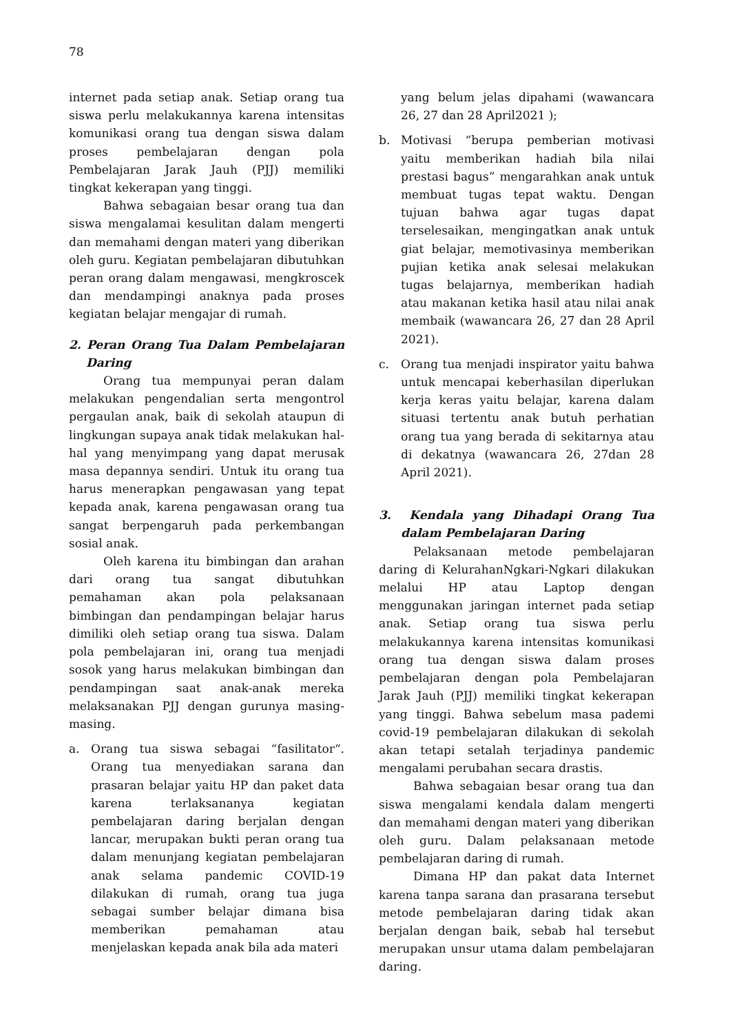78
internet pada setiap anak. Setiap orang tua siswa perlu melakukannya karena intensitas komunikasi orang tua dengan siswa dalam proses pembelajaran dengan pola Pembelajaran Jarak Jauh (PJJ) memiliki tingkat kekerapan yang tinggi.
Bahwa sebagaian besar orang tua dan siswa mengalamai kesulitan dalam mengerti dan memahami dengan materi yang diberikan oleh guru. Kegiatan pembelajaran dibutuhkan peran orang dalam mengawasi, mengkroscek dan mendampingi anaknya pada proses kegiatan belajar mengajar di rumah.
2. Peran Orang Tua Dalam Pembelajaran Daring
Orang tua mempunyai peran dalam melakukan pengendalian serta mengontrol pergaulan anak, baik di sekolah ataupun di lingkungan supaya anak tidak melakukan hal-hal yang menyimpang yang dapat merusak masa depannya sendiri. Untuk itu orang tua harus menerapkan pengawasan yang tepat kepada anak, karena pengawasan orang tua sangat berpengaruh pada perkembangan sosial anak.
Oleh karena itu bimbingan dan arahan dari orang tua sangat dibutuhkan pemahaman akan pola pelaksanaan bimbingan dan pendampingan belajar harus dimiliki oleh setiap orang tua siswa. Dalam pola pembelajaran ini, orang tua menjadi sosok yang harus melakukan bimbingan dan pendampingan saat anak-anak mereka melaksanakan PJJ dengan gurunya masing-masing.
a. Orang tua siswa sebagai “fasilitator“. Orang tua menyediakan sarana dan prasaran belajar yaitu HP dan paket data karena terlaksananya kegiatan pembelajaran daring berjalan dengan lancar, merupakan bukti peran orang tua dalam menunjang kegiatan pembelajaran anak selama pandemic COVID-19 dilakukan di rumah, orang tua juga sebagai sumber belajar dimana bisa memberikan pemahaman atau menjelaskan kepada anak bila ada materi
yang belum jelas dipahami (wawancara 26, 27 dan 28 April2021 );
b. Motivasi “berupa pemberian motivasi yaitu memberikan hadiah bila nilai prestasi bagus” mengarahkan anak untuk membuat tugas tepat waktu. Dengan tujuan bahwa agar tugas dapat terselesaikan, mengingatkan anak untuk giat belajar, memotivasinya memberikan pujian ketika anak selesai melakukan tugas belajarnya, memberikan hadiah atau makanan ketika hasil atau nilai anak membaik (wawancara 26, 27 dan 28 April 2021).
c. Orang tua menjadi inspirator yaitu bahwa untuk mencapai keberhasilan diperlukan kerja keras yaitu belajar, karena dalam situasi tertentu anak butuh perhatian orang tua yang berada di sekitarnya atau di dekatnya (wawancara 26, 27dan 28 April 2021).
3. Kendala yang Dihadapi Orang Tua dalam Pembelajaran Daring
Pelaksanaan metode pembelajaran daring di KelurahanNgkari-Ngkari dilakukan melalui HP atau Laptop dengan menggunakan jaringan internet pada setiap anak. Setiap orang tua siswa perlu melakukannya karena intensitas komunikasi orang tua dengan siswa dalam proses pembelajaran dengan pola Pembelajaran Jarak Jauh (PJJ) memiliki tingkat kekerapan yang tinggi. Bahwa sebelum masa pademi covid-19 pembelajaran dilakukan di sekolah akan tetapi setalah terjadinya pandemic mengalami perubahan secara drastis.
Bahwa sebagaian besar orang tua dan siswa mengalami kendala dalam mengerti dan memahami dengan materi yang diberikan oleh guru. Dalam pelaksanaan metode pembelajaran daring di rumah.
Dimana HP dan pakat data Internet karena tanpa sarana dan prasarana tersebut metode pembelajaran daring tidak akan berjalan dengan baik, sebab hal tersebut merupakan unsur utama dalam pembelajaran daring.